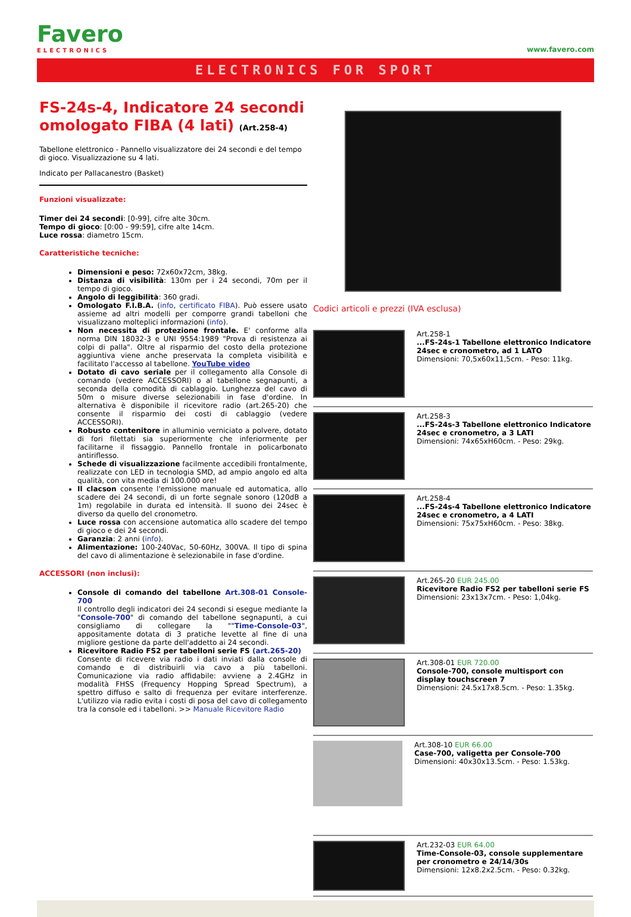Favero
ELECTRONICS
www.favero.com
ELECTRONICS FOR SPORT
FS-24s-4, Indicatore 24 secondi omologato FIBA (4 lati) (Art.258-4)
Tabellone elettronico - Pannello visualizzatore dei 24 secondi e del tempo di gioco. Visualizzazione su 4 lati.
Indicato per Pallacanestro (Basket)
Funzioni visualizzate:
Timer dei 24 secondi: [0-99], cifre alte 30cm.
Tempo di gioco: [0:00 - 99:59], cifre alte 14cm.
Luce rossa: diametro 15cm.
Caratteristiche tecniche:
Dimensioni e peso: 72x60x72cm, 38kg.
Distanza di visibilità: 130m per i 24 secondi, 70m per il tempo di gioco.
Angolo di leggibilità: 360 gradi.
Omologato F.I.B.A. (info, certificato FIBA). Può essere usato assieme ad altri modelli per comporre grandi tabelloni che visualizzano molteplici informazioni (info).
Non necessita di protezione frontale. E' conforme alla norma DIN 18032-3 e UNI 9554:1989 "Prova di resistenza ai colpi di palla". Oltre al risparmio del costo della protezione aggiuntiva viene anche preservata la completa visibilità e facilitato l'accesso al tabellone. YouTube video
Dotato di cavo seriale per il collegamento alla Console di comando (vedere ACCESSORI) o al tabellone segnapunti, a seconda della comodità di cablaggio. Lunghezza del cavo di 50m o misure diverse selezionabili in fase d'ordine. In alternativa è disponibile il ricevitore radio (art.265-20) che consente il risparmio dei costi di cablaggio (vedere ACCESSORI).
Robusto contenitore in alluminio verniciato a polvere, dotato di fori filettati sia superiormente che inferiormente per facilitarne il fissaggio. Pannello frontale in policarbonato antiriflesso.
Schede di visualizzazione facilmente accedibili frontalmente, realizzate con LED in tecnologia SMD, ad ampio angolo ed alta qualità, con vita media di 100.000 ore!
Il clacson consente l'emissione manuale ed automatica, allo scadere dei 24 secondi, di un forte segnale sonoro (120dB a 1m) regolabile in durata ed intensità. Il suono dei 24sec è diverso da quello del cronometro.
Luce rossa con accensione automatica allo scadere del tempo di gioco e dei 24 secondi.
Garanzia: 2 anni (info).
Alimentazione: 100-240Vac, 50-60Hz, 300VA. Il tipo di spina del cavo di alimentazione è selezionabile in fase d'ordine.
ACCESSORI (non inclusi):
Console di comando del tabellone Art.308-01 Console-700
Il controllo degli indicatori dei 24 secondi si esegue mediante la "Console-700" di comando del tabellone segnapunti, a cui consigliamo di collegare la ""Time-Console-03", appositamente dotata di 3 pratiche levette al fine di una migliore gestione da parte dell'addetto ai 24 secondi.
Ricevitore Radio FS2 per tabelloni serie FS (art.265-20)
Consente di ricevere via radio i dati inviati dalla console di comando e di distribuirli via cavo a più tabelloni. Comunicazione via radio affidabile: avviene a 2.4GHz in modalità FHSS (Frequency Hopping Spread Spectrum), a spettro diffuso e salto di frequenza per evitare interferenze. L'utilizzo via radio evita i costi di posa del cavo di collegamento tra la console ed i tabelloni. >> Manuale Ricevitore Radio
Codici articoli e prezzi (IVA esclusa)
Art.258-1
...FS-24s-1 Tabellone elettronico Indicatore 24sec e cronometro, ad 1 LATO
Dimensioni: 70,5x60x11,5cm. - Peso: 11kg.
Art.258-3
...FS-24s-3 Tabellone elettronico Indicatore 24sec e cronometro, a 3 LATI
Dimensioni: 74x65xH60cm. - Peso: 29kg.
Art.258-4
...FS-24s-4 Tabellone elettronico Indicatore 24sec e cronometro, a 4 LATI
Dimensioni: 75x75xH60cm. - Peso: 38kg.
Art.265-20 EUR 245.00
Ricevitore Radio FS2 per tabelloni serie FS
Dimensioni: 23x13x7cm. - Peso: 1,04kg.
Art.308-01 EUR 720.00
Console-700, console multisport con display touchscreen 7
Dimensioni: 24.5x17x8.5cm. - Peso: 1.35kg.
Art.308-10 EUR 66.00
Case-700, valigetta per Console-700
Dimensioni: 40x30x13.5cm. - Peso: 1.53kg.
Art.232-03 EUR 64.00
Time-Console-03, console supplementare per cronometro e 24/14/30s
Dimensioni: 12x8.2x2.5cm. - Peso: 0.32kg.